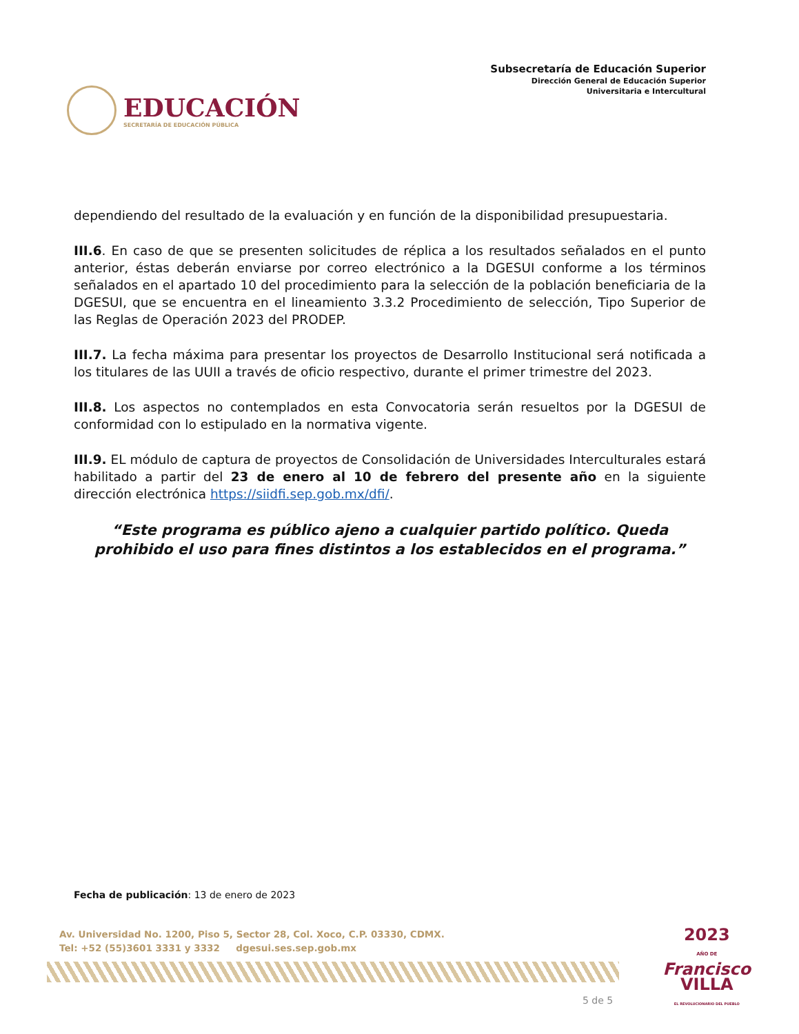EDUCACIÓN
SECRETARÍA DE EDUCACIÓN PÚBLICA
Subsecretaría de Educación Superior
Dirección General de Educación Superior
Universitaria e Intercultural
dependiendo del resultado de la evaluación y en función de la disponibilidad presupuestaria.
III.6. En caso de que se presenten solicitudes de réplica a los resultados señalados en el punto anterior, éstas deberán enviarse por correo electrónico a la DGESUI conforme a los términos señalados en el apartado 10 del procedimiento para la selección de la población beneficiaria de la DGESUI, que se encuentra en el lineamiento 3.3.2 Procedimiento de selección, Tipo Superior de las Reglas de Operación 2023 del PRODEP.
III.7. La fecha máxima para presentar los proyectos de Desarrollo Institucional será notificada a los titulares de las UUII a través de oficio respectivo, durante el primer trimestre del 2023.
III.8. Los aspectos no contemplados en esta Convocatoria serán resueltos por la DGESUI de conformidad con lo estipulado en la normativa vigente.
III.9. EL módulo de captura de proyectos de Consolidación de Universidades Interculturales estará habilitado a partir del 23 de enero al 10 de febrero del presente año en la siguiente dirección electrónica https://siidfi.sep.gob.mx/dfi/.
“Este programa es público ajeno a cualquier partido político. Queda prohibido el uso para fines distintos a los establecidos en el programa.”
Fecha de publicación: 13 de enero de 2023
Av. Universidad No. 1200, Piso 5, Sector 28, Col. Xoco, C.P. 03330, CDMX.
Tel: +52 (55)3601 3331 y 3332 dgesui.ses.sep.gob.mx
2023
AÑO DE
Francisco
VILLA
EL REVOLUCIONARIO DEL PUEBLO
5 de 5